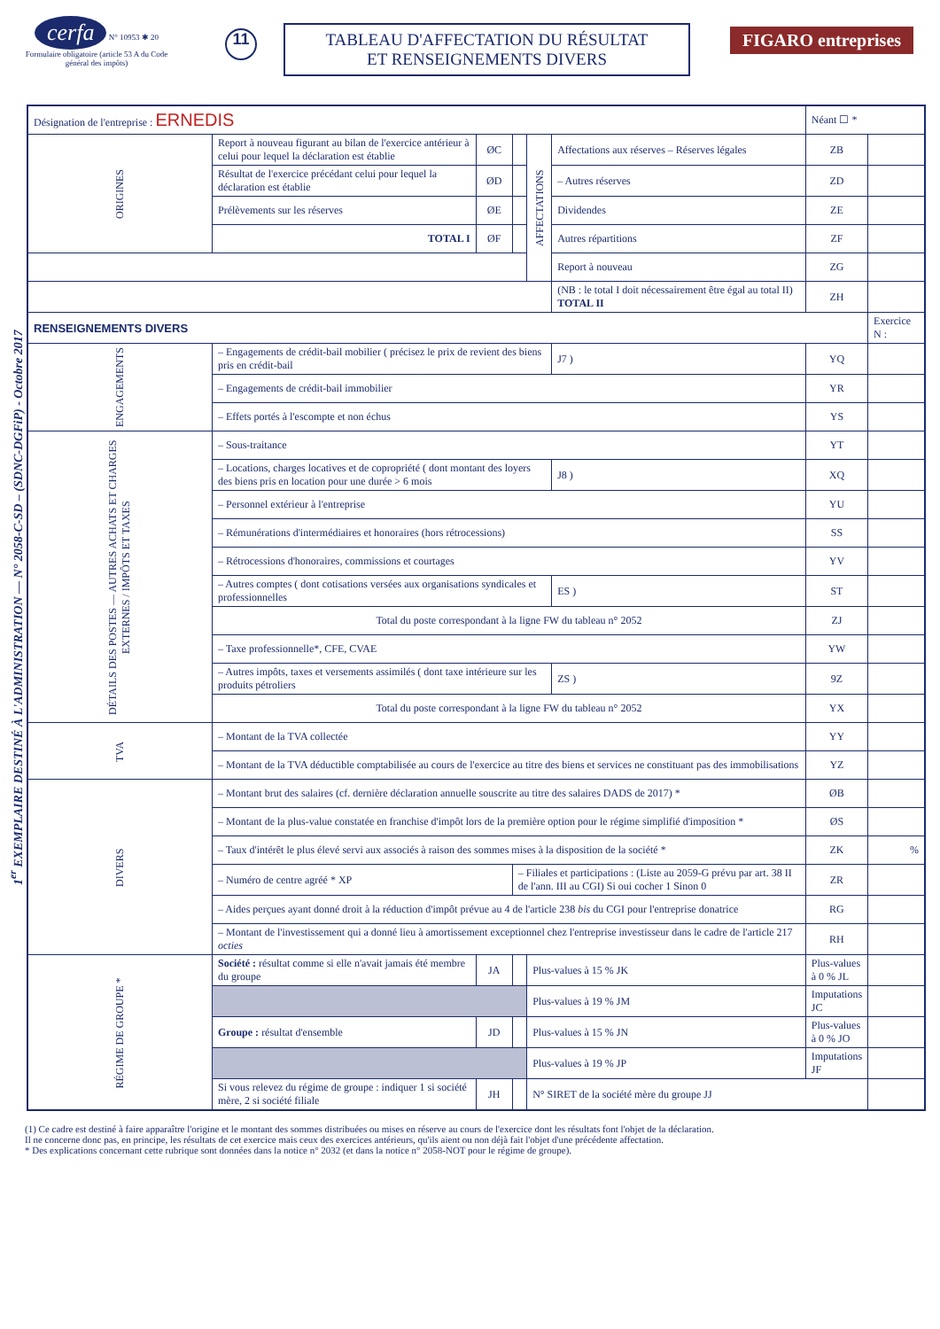cerfa N° 10953 ✱ 20
Formulaire obligatoire (article 53 A du Code général des impôts)
11
TABLEAU D'AFFECTATION DU RÉSULTAT
ET RENSEIGNEMENTS DIVERS
FIGARO entreprises
1<sup>er</sup> EXEMPLAIRE DESTINÉ À L'ADMINISTRATION — N° 2058-C-SD – (SDNC-DGFiP) - Octobre 2017
| Désignation de l'entreprise : ERNEDIS | | | | | | Néant ☐ * | |
| ORIGINES | Report à nouveau figurant au bilan de l'exercice antérieur à celui pour lequel la déclaration est établie | ØC | | AFFECTATIONS | Affectations aux réserves – Réserves légales | ZB | |
| | Résultat de l'exercice précédant celui pour lequel la déclaration est établie | ØD | | | – Autres réserves | ZD | |
| | Prélèvements sur les réserves | ØE | | | Dividendes | ZE | |
| | TOTAL I | ØF | | | Autres répartitions | ZF | |
| | | | | | Report à nouveau | ZG | |
| | | | | | (NB : le total I doit nécessairement être égal au total II) TOTAL II | ZH | |
| RENSEIGNEMENTS DIVERS | | | | | | | Exercice N : |
| ENGAGEMENTS | – Engagements de crédit-bail mobilier ( précisez le prix de revient des biens pris en crédit-bail | | | | J7 ) | YQ | |
| | – Engagements de crédit-bail immobilier | | | | | YR | |
| | – Effets portés à l'escompte et non échus | | | | | YS | |
| DÉTAILS DES POSTES — AUTRES ACHATS ET CHARGES EXTERNES / IMPÔTS ET TAXES | – Sous-traitance | | | | | YT | |
| | – Locations, charges locatives et de copropriété ( dont montant des loyers des biens pris en location pour une durée > 6 mois | | | | J8 ) | XQ | |
| | – Personnel extérieur à l'entreprise | | | | | YU | |
| | – Rémunérations d'intermédiaires et honoraires (hors rétrocessions) | | | | | SS | |
| | – Rétrocessions d'honoraires, commissions et courtages | | | | | YV | |
| | – Autres comptes ( dont cotisations versées aux organisations syndicales et professionnelles | | | | ES ) | ST | |
| | Total du poste correspondant à la ligne FW du tableau n° 2052 | | | | | ZJ | |
| | – Taxe professionnelle*, CFE, CVAE | | | | | YW | |
| | – Autres impôts, taxes et versements assimilés ( dont taxe intérieure sur les produits pétroliers | | | | ZS ) | 9Z | |
| | Total du poste correspondant à la ligne FW du tableau n° 2052 | | | | | YX | |
| TVA | – Montant de la TVA collectée | | | | | YY | |
| | – Montant de la TVA déductible comptabilisée au cours de l'exercice au titre des biens et services ne constituant pas des immobilisations | | | | | YZ | |
| DIVERS | – Montant brut des salaires (cf. dernière déclaration annuelle souscrite au titre des salaires DADS de 2017) * | | | | | ØB | |
| | – Montant de la plus-value constatée en franchise d'impôt lors de la première option pour le régime simplifié d'imposition * | | | | | ØS | |
| | – Taux d'intérêt le plus élevé servi aux associés à raison des sommes mises à la disposition de la société * | | | | | ZK | % |
| | – Numéro de centre agréé * XP | | – Filiales et participations : (Liste au 2059-G prévu par art. 38 II de l'ann. III au CGI) Si oui cocher 1 Sinon 0 | | | ZR | |
| | – Aides perçues ayant donné droit à la réduction d'impôt prévue au 4 de l'article 238 bis du CGI pour l'entreprise donatrice | | | | | RG | |
| | – Montant de l'investissement qui a donné lieu à amortissement exceptionnel chez l'entreprise investisseur dans le cadre de l'article 217 octies | | | | | RH | |
| RÉGIME DE GROUPE * | Société : résultat comme si elle n'avait jamais été membre du groupe | JA | | Plus-values à 15 % JK | | Plus-values à 0 % JL | |
| | | | | Plus-values à 19 % JM | | Imputations JC | |
| | Groupe : résultat d'ensemble | JD | | Plus-values à 15 % JN | | Plus-values à 0 % JO | |
| | | | | Plus-values à 19 % JP | | Imputations JF | |
| | Si vous relevez du régime de groupe : indiquer 1 si société mère, 2 si société filiale | JH | | N° SIRET de la société mère du groupe JJ | | | |
(1) Ce cadre est destiné à faire apparaître l'origine et le montant des sommes distribuées ou mises en réserve au cours de l'exercice dont les résultats font l'objet de la déclaration.
Il ne concerne donc pas, en principe, les résultats de cet exercice mais ceux des exercices antérieurs, qu'ils aient ou non déjà fait l'objet d'une précédente affectation.
* Des explications concernant cette rubrique sont données dans la notice n° 2032 (et dans la notice n° 2058-NOT pour le régime de groupe).